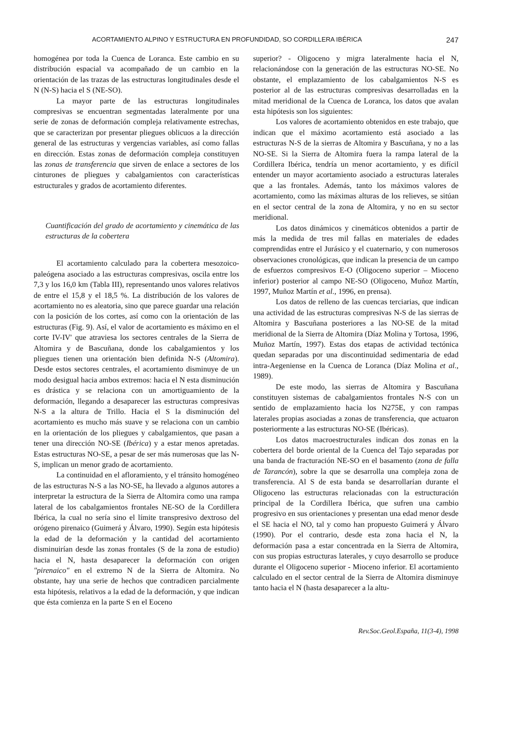ACORTAMIENTO ALPINO Y ESTRUCTURA EN PROFUNDIDAD, SO CORDILLERA IBÉRICA 247
homogénea por toda la Cuenca de Loranca. Este cambio en su distribución espacial va acompañado de un cambio en la orientación de las trazas de las estructuras longitudinales desde el N (N-S) hacia el S (NE-SO).
La mayor parte de las estructuras longitudinales compresivas se encuentran segmentadas lateralmente por una serie de zonas de deformación compleja relativamente estrechas, que se caracterizan por presentar pliegues oblicuos a la dirección general de las estructuras y vergencias variables, así como fallas en dirección. Estas zonas de deformación compleja constituyen las zonas de transferencia que sirven de enlace a sectores de los cinturones de pliegues y cabalgamientos con características estructurales y grados de acortamiento diferentes.
Cuantificación del grado de acortamiento y cinemática de las estructuras de la cobertera
El acortamiento calculado para la cobertera mesozoico-paleógena asociado a las estructuras compresivas, oscila entre los 7,3 y los 16,0 km (Tabla III), representando unos valores relativos de entre el 15,8 y el 18,5 %. La distribución de los valores de acortamiento no es aleatoria, sino que parece guardar una relación con la posición de los cortes, así como con la orientación de las estructuras (Fig. 9). Así, el valor de acortamiento es máximo en el corte IV-IV' que atraviesa los sectores centrales de la Sierra de Altomira y de Bascuñana, donde los cabalgamientos y los pliegues tienen una orientación bien definida N-S (Altomira). Desde estos sectores centrales, el acortamiento disminuye de un modo desigual hacia ambos extremos: hacia el N esta disminución es drástica y se relaciona con un amortiguamiento de la deformación, llegando a desaparecer las estructuras compresivas N-S a la altura de Trillo. Hacia el S la disminución del acortamiento es mucho más suave y se relaciona con un cambio en la orientación de los pliegues y cabalgamientos, que pasan a tener una dirección NO-SE (Ibérica) y a estar menos apretadas. Estas estructuras NO-SE, a pesar de ser más numerosas que las N-S, implican un menor grado de acortamiento.
La continuidad en el afloramiento, y el tránsito homogéneo de las estructuras N-S a las NO-SE, ha llevado a algunos autores a interpretar la estructura de la Sierra de Altomira como una rampa lateral de los cabalgamientos frontales NE-SO de la Cordillera Ibérica, la cual no sería sino el límite transpresivo dextroso del orógeno pirenaico (Guimerá y Álvaro, 1990). Según esta hipótesis la edad de la deformación y la cantidad del acortamiento disminuirían desde las zonas frontales (S de la zona de estudio) hacia el N, hasta desaparecer la deformación con origen "pirenaico" en el extremo N de la Sierra de Altomira. No obstante, hay una serie de hechos que contradicen parcialmente esta hipótesis, relativos a la edad de la deformación, y que indican que ésta comienza en la parte S en el Eoceno
superior? - Oligoceno y migra lateralmente hacia el N, relacionándose con la generación de las estructuras NO-SE. No obstante, el emplazamiento de los cabalgamientos N-S es posterior al de las estructuras compresivas desarrolladas en la mitad meridional de la Cuenca de Loranca, los datos que avalan esta hipótesis son los siguientes:
Los valores de acortamiento obtenidos en este trabajo, que indican que el máximo acortamiento está asociado a las estructuras N-S de la sierras de Altomira y Bascuñana, y no a las NO-SE. Si la Sierra de Altomira fuera la rampa lateral de la Cordillera Ibérica, tendría un menor acortamiento, y es difícil entender un mayor acortamiento asociado a estructuras laterales que a las frontales. Además, tanto los máximos valores de acortamiento, como las máximas alturas de los relieves, se sitúan en el sector central de la zona de Altomira, y no en su sector meridional.
Los datos dinámicos y cinemáticos obtenidos a partir de más la medida de tres mil fallas en materiales de edades comprendidas entre el Jurásico y el cuaternario, y con numerosos observaciones cronológicas, que indican la presencia de un campo de esfuerzos compresivos E-O (Oligoceno superior – Mioceno inferior) posterior al campo NE-SO (Oligoceno, Muñoz Martín, 1997, Muñoz Martín et al., 1996, en prensa).
Los datos de relleno de las cuencas terciarias, que indican una actividad de las estructuras compresivas N-S de las sierras de Altomira y Bascuñana posteriores a las NO-SE de la mitad meridional de la Sierra de Altomira (Díaz Molina y Tortosa, 1996, Muñoz Martín, 1997). Estas dos etapas de actividad tectónica quedan separadas por una discontinuidad sedimentaria de edad intra-Aegeniense en la Cuenca de Loranca (Díaz Molina et al., 1989).
De este modo, las sierras de Altomira y Bascuñana constituyen sistemas de cabalgamientos frontales N-S con un sentido de emplazamiento hacia los N275E, y con rampas laterales propias asociadas a zonas de transferencia, que actuaron posteriormente a las estructuras NO-SE (Ibéricas).
Los datos macroestructurales indican dos zonas en la cobertera del borde oriental de la Cuenca del Tajo separadas por una banda de fracturación NE-SO en el basamento (zona de falla de Tarancón), sobre la que se desarrolla una compleja zona de transferencia. Al S de esta banda se desarrollarían durante el Oligoceno las estructuras relacionadas con la estructuración principal de la Cordillera Ibérica, que sufren una cambio progresivo en sus orientaciones y presentan una edad menor desde el SE hacia el NO, tal y como han propuesto Guimerá y Álvaro (1990). Por el contrario, desde esta zona hacia el N, la deformación pasa a estar concentrada en la Sierra de Altomira, con sus propias estructuras laterales, y cuyo desarrollo se produce durante el Oligoceno superior - Mioceno inferior. El acortamiento calculado en el sector central de la Sierra de Altomira disminuye tanto hacia el N (hasta desaparecer a la altu-
Rev.Soc.Geol.España, 11(3-4), 1998